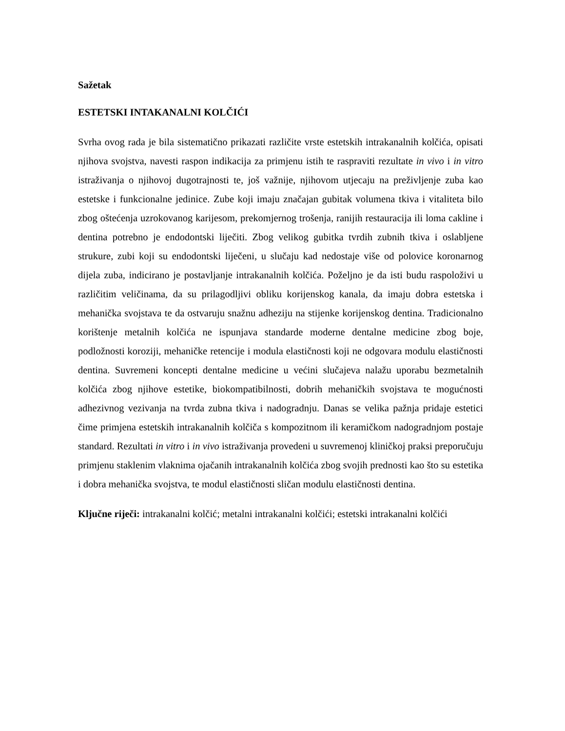Sažetak
ESTETSKI INTAKANALNI KOLČIĆI
Svrha ovog rada je bila sistematično prikazati različite vrste estetskih intrakanalnih kolčića, opisati njihova svojstva, navesti raspon indikacija za primjenu istih te raspraviti rezultate in vivo i in vitro istraživanja o njihovoj dugotrajnosti te, još važnije, njihovom utjecaju na preživljenje zuba kao estetske i funkcionalne jedinice. Zube koji imaju značajan gubitak volumena tkiva i vitaliteta bilo zbog oštećenja uzrokovanog karijesom, prekomjernog trošenja, ranijih restauracija ili loma cakline i dentina potrebno je endodontski liječiti. Zbog velikog gubitka tvrdih zubnih tkiva i oslabljene strukure, zubi koji su endodontski liječeni, u slučaju kad nedostaje više od polovice koronarnog dijela zuba, indicirano je postavljanje intrakanalnih kolčića. Poželjno je da isti budu raspoloživi u različitim veličinama, da su prilagodljivi obliku korijenskog kanala, da imaju dobra estetska i mehanička svojstava te da ostvaruju snažnu adheziju na stijenke korijenskog dentina. Tradicionalno korištenje metalnih kolčića ne ispunjava standarde moderne dentalne medicine zbog boje, podložnosti koroziji, mehaničke retencije i modula elastičnosti koji ne odgovara modulu elastičnosti dentina. Suvremeni koncepti dentalne medicine u većini slučajeva nalažu uporabu bezmetalnih kolčića zbog njihove estetike, biokompatibilnosti, dobrih mehaničkih svojstava te mogućnosti adhezivnog vezivanja na tvrda zubna tkiva i nadogradnju. Danas se velika pažnja pridaje estetici čime primjena estetskih intrakanalnih kolčiča s kompozitnom ili keramičkom nadogradnjom postaje standard. Rezultati in vitro i in vivo istraživanja provedeni u suvremenoj kliničkoj praksi preporučuju primjenu staklenim vlaknima ojačanih intrakanalnih kolčića zbog svojih prednosti kao što su estetika i dobra mehanička svojstva, te modul elastičnosti sličan modulu elastičnosti dentina.
Ključne riječi: intrakanalni kolčić; metalni intrakanalni kolčići; estetski intrakanalni kolčići